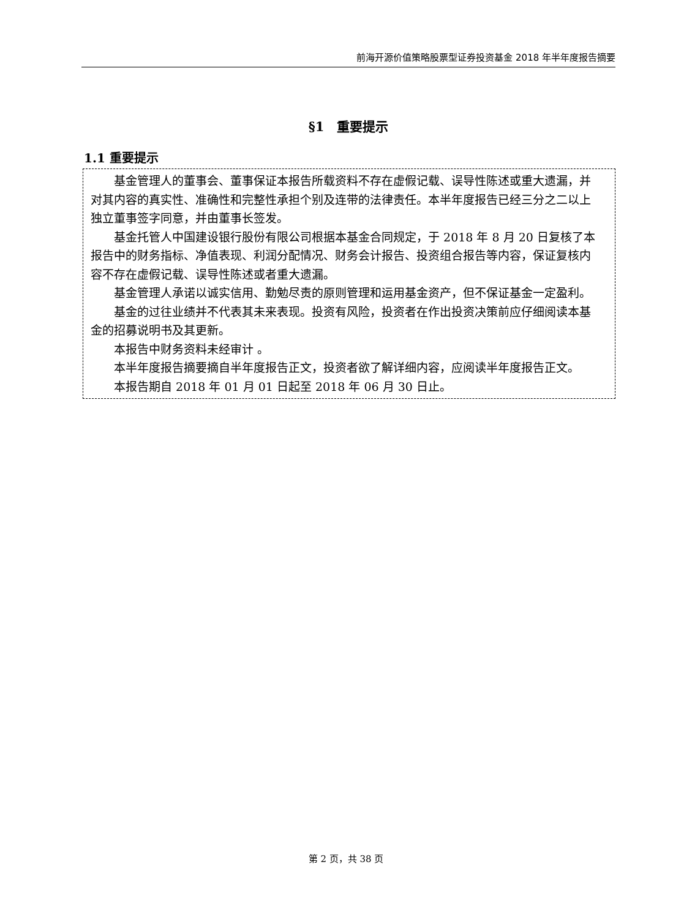前海开源价值策略股票型证券投资基金 2018 年半年度报告摘要
§1　重要提示
1.1 重要提示
基金管理人的董事会、董事保证本报告所载资料不存在虚假记载、误导性陈述或重大遗漏，并对其内容的真实性、准确性和完整性承担个别及连带的法律责任。本半年度报告已经三分之二以上独立董事签字同意，并由董事长签发。
基金托管人中国建设银行股份有限公司根据本基金合同规定，于 2018 年 8 月 20 日复核了本报告中的财务指标、净值表现、利润分配情况、财务会计报告、投资组合报告等内容，保证复核内容不存在虚假记载、误导性陈述或者重大遗漏。
基金管理人承诺以诚实信用、勤勉尽责的原则管理和运用基金资产，但不保证基金一定盈利。
基金的过往业绩并不代表其未来表现。投资有风险，投资者在作出投资决策前应仔细阅读本基金的招募说明书及其更新。
本报告中财务资料未经审计 。
本半年度报告摘要摘自半年度报告正文，投资者欲了解详细内容，应阅读半年度报告正文。
本报告期自 2018 年 01 月 01 日起至 2018 年 06 月 30 日止。
第 2 页，共 38 页